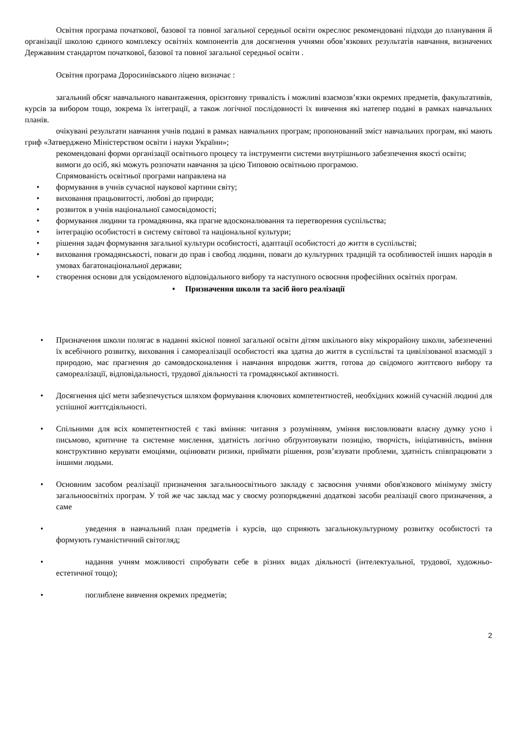Освітня програма початкової, базової та повної загальної середньої освіти окреслює рекомендовані підходи до планування й організації школою єдиного комплексу освітніх компонентів для досягнення учнями обов’язкових результатів навчання, визначених Державним стандартом початкової, базової та повної загальної середньої освіти .
Освітня програма Доросинівського ліцею визначає :
загальний обсяг навчального навантаження, орієнтовну тривалість і можливі взаємозв’язки окремих предметів, факультативів, курсів за вибором тощо, зокрема їх інтеграції, а також логічної послідовності їх вивчення які натепер подані в рамках навчальних планів.
очікувані результати навчання учнів подані в рамках навчальних програм; пропонований зміст навчальних програм, які мають гриф «Затверджено Міністерством освіти і науки України»;
рекомендовані форми організації освітнього процесу та інструменти системи внутрішнього забезпечення якості освіти;
вимоги до осіб, які можуть розпочати навчання за цією Типовою освітньою програмою.
Спрямованість освітньої програми направлена на
• формування в учнів сучасної наукової картини світу;
• виховання працьовитості, любові до природи;
• розвиток в учнів національної самосвідомості;
• формування людини та громадянина, яка прагне вдосконалювання та перетворення суспільства;
• інтеграцію особистості в систему світової та національної культури;
• рішення задач формування загальної культури особистості, адаптації особистості до життя в суспільстві;
• виховання громадянськості, поваги до прав і свобод людини, поваги до культурних традицій та особливостей інших народів в умовах багатонаціональної держави;
• створення основи для усвідомленого відповідального вибору та наступного освоєння професійних освітніх програм.
• Призначення школи та засіб його реалізації
• Призначення школи полягає в наданні якісної повної загальної освіти дітям шкільного віку мікрорайону школи, забезпеченні їх всебічного розвитку, виховання і самореалізації особистості яка здатна до життя в суспільстві та цивілізованої взаємодії з природою, має прагнення до самовдосконалення і навчання впродовж життя, готова до свідомого життєвого вибору та самореалізації, відповідальності, трудової діяльності та громадянської активності.
• Досягнення цієї мети забезпечується шляхом формування ключових компетентностей, необхідних кожній сучасній людині для успішної життєдіяльності.
• Спільними для всіх компетентностей є такі вміння: читання з розумінням, уміння висловлювати власну думку усно і письмово, критичне та системне мислення, здатність логічно обґрунтовувати позицію, творчість, ініціативність, вміння конструктивно керувати емоціями, оцінювати ризики, приймати рішення, розв’язувати проблеми, здатність співпрацювати з іншими людьми.
• Основним засобом реалізації призначення загальноосвітнього закладу є засвоєння учнями обов'язкового мінімуму змісту загальноосвітніх програм. У той же час заклад має у своєму розпорядженні додаткові засоби реалізації свого призначення, а саме
• уведення в навчальний план предметів і курсів, що сприяють загальнокультурному розвитку особистості та формують гуманістичний світогляд;
• надання учням можливості спробувати себе в різних видах діяльності (інтелектуальної, трудової, художньо-естетичної тощо);
• поглиблене вивчення окремих предметів;
2